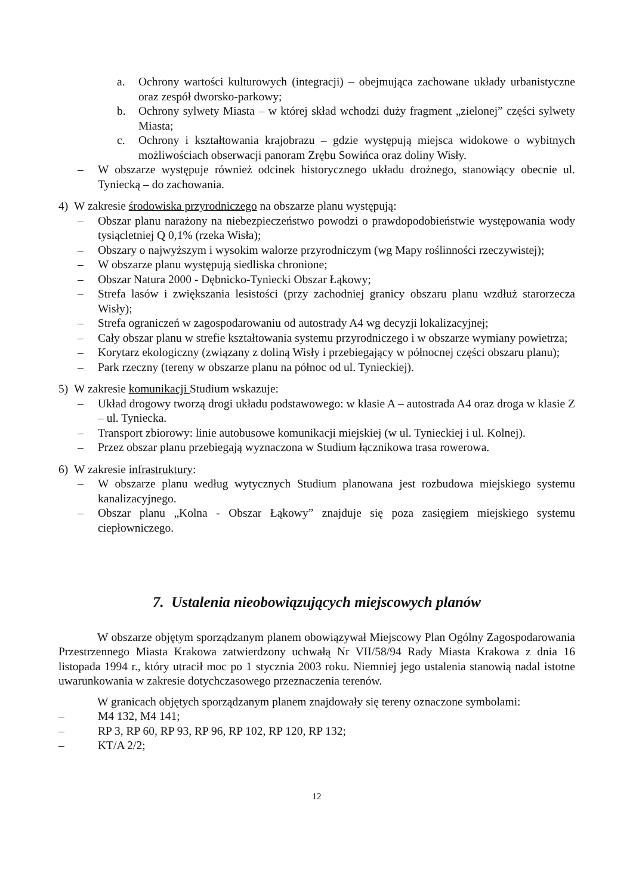a. Ochrony wartości kulturowych (integracji) – obejmująca zachowane układy urbanistyczne oraz zespół dworsko-parkowy;
b. Ochrony sylwety Miasta – w której skład wchodzi duży fragment „zielonej” części sylwety Miasta;
c. Ochrony i kształtowania krajobrazu – gdzie występują miejsca widokowe o wybitnych możliwościach obserwacji panoram Zrębu Sowińca oraz doliny Wisły.
– W obszarze występuje również odcinek historycznego układu drożnego, stanowiący obecnie ul. Tyniecką – do zachowania.
4) W zakresie środowiska przyrodniczego na obszarze planu występują:
– Obszar planu narażony na niebezpieczeństwo powodzi o prawdopodobieństwie występowania wody tysiącletniej Q 0,1% (rzeka Wisła);
– Obszary o najwyższym i wysokim walorze przyrodniczym (wg Mapy roślinności rzeczywistej);
– W obszarze planu występują siedliska chronione;
– Obszar Natura 2000 - Dębnicko-Tyniecki Obszar Łąkowy;
– Strefa lasów i zwiększania lesistości (przy zachodniej granicy obszaru planu wzdłuż starorzecza Wisły);
– Strefa ograniczeń w zagospodarowaniu od autostrady A4 wg decyzji lokalizacyjnej;
– Cały obszar planu w strefie kształtowania systemu przyrodniczego i w obszarze wymiany powietrza;
– Korytarz ekologiczny (związany z doliną Wisły i przebiegający w północnej części obszaru planu);
– Park rzeczny (tereny w obszarze planu na północ od ul. Tynieckiej).
5) W zakresie komunikacji Studium wskazuje:
– Układ drogowy tworzą drogi układu podstawowego: w klasie A – autostrada A4 oraz droga w klasie Z – ul. Tyniecka.
– Transport zbiorowy: linie autobusowe komunikacji miejskiej (w ul. Tynieckiej i ul. Kolnej).
– Przez obszar planu przebiegają wyznaczona w Studium łącznikowa trasa rowerowa.
6) W zakresie infrastruktury:
– W obszarze planu według wytycznych Studium planowana jest rozbudowa miejskiego systemu kanalizacyjnego.
– Obszar planu „Kolna - Obszar Łąkowy” znajduje się poza zasięgiem miejskiego systemu ciepłowniczego.
7. Ustalenia nieobowiązujących miejscowych planów
W obszarze objętym sporządzanym planem obowiązywał Miejscowy Plan Ogólny Zagospodarowania Przestrzennego Miasta Krakowa zatwierdzony uchwałą Nr VII/58/94 Rady Miasta Krakowa z dnia 16 listopada 1994 r., który utracił moc po 1 stycznia 2003 roku. Niemniej jego ustalenia stanowią nadal istotne uwarunkowania w zakresie dotychczasowego przeznaczenia terenów.
W granicach objętych sporządzanym planem znajdowały się tereny oznaczone symbolami:
– M4 132, M4 141;
– RP 3, RP 60, RP 93, RP 96, RP 102, RP 120, RP 132;
– KT/A 2/2;
12